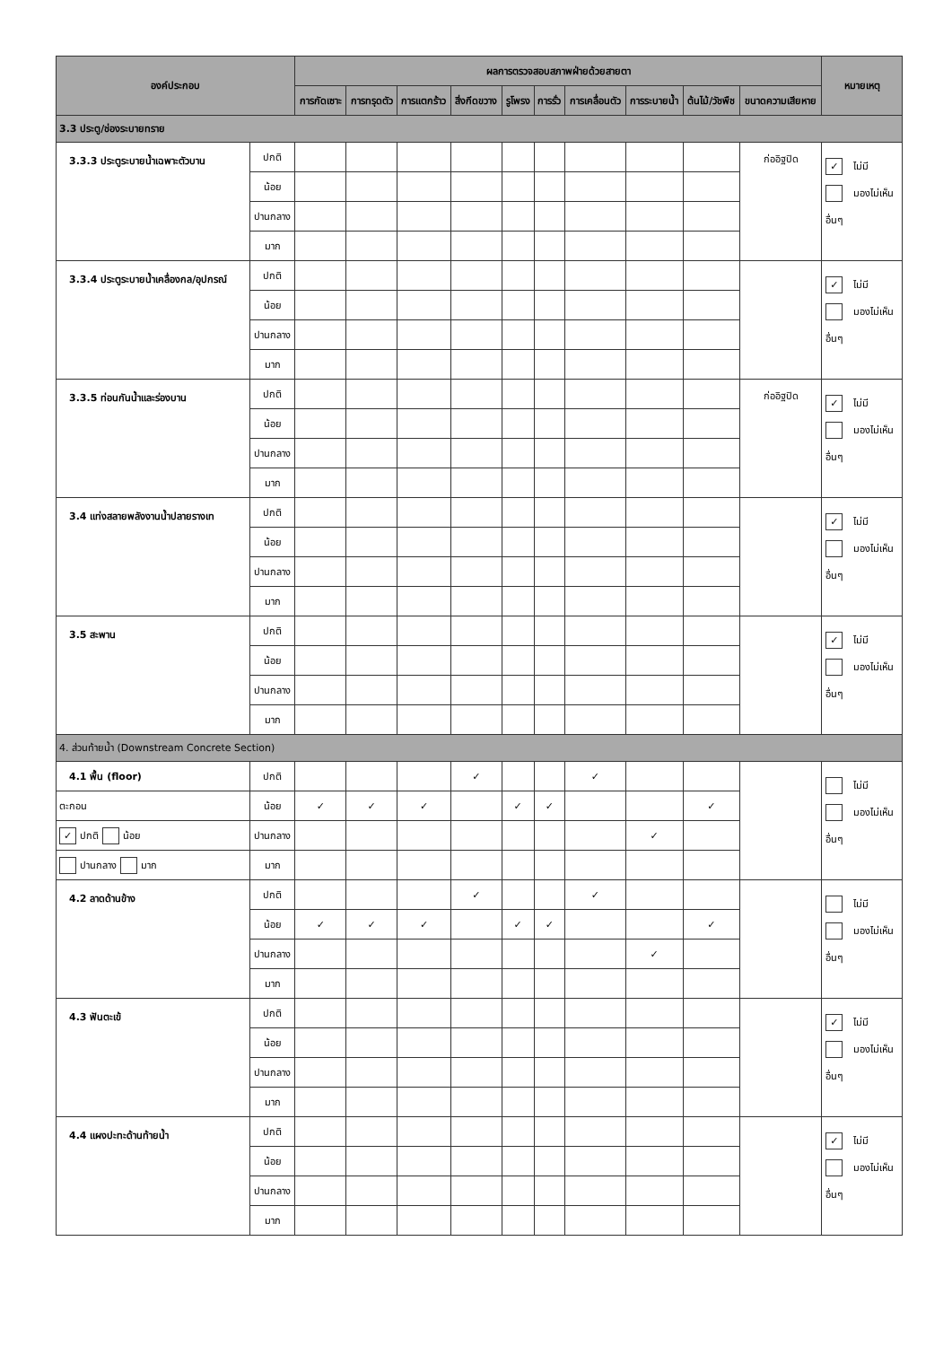| องค์ประกอบ | | ผลการตรวจสอบสภาพฝ่ายด้วยสายตา | | | | | | | | | | หมายเหตุ |
| --- | --- | --- | --- | --- | --- | --- | --- | --- | --- | --- | --- | --- |
| | | การกัดเซาะ | การทรุดตัว | การแตกร้าว | สิ่งกีดขวาง | รูโพรง | การรั่ว | การเคลื่อนตัว | การระบายน้ำ | ต้นไม้/วัชพืช | ขนาดความเสียหาย | |
| 3.3 ประตู/ช่องระบายทราย | | | | | | | | | | | | |
| 3.3.3 ประตูระบายน้ำเฉพาะตัวบาน | ปกติ | | | | | | | | | | ก่ออิฐปิด | ✓ ไม่มี มองไม่เห็น อื่นๆ |
| | น้อย | | | | | | | | | | | |
| | ปานกลาง | | | | | | | | | | | |
| | มาก | | | | | | | | | | | |
| 3.3.4 ประตูระบายน้ำเคลื่องกล/อุปกรณ์ | ปกติ | | | | | | | | | | | ✓ ไม่มี มองไม่เห็น อื่นๆ |
| | น้อย | | | | | | | | | | | |
| | ปานกลาง | | | | | | | | | | | |
| | มาก | | | | | | | | | | | |
| 3.3.5 ท่อนกันน้ำและร่องบาน | ปกติ | | | | | | | | | | ก่ออิฐปิด | ✓ ไม่มี มองไม่เห็น อื่นๆ |
| | น้อย | | | | | | | | | | | |
| | ปานกลาง | | | | | | | | | | | |
| | มาก | | | | | | | | | | | |
| 3.4 แท่งสลายพลังงานน้ำปลายรางเท | ปกติ | | | | | | | | | | | ✓ ไม่มี มองไม่เห็น อื่นๆ |
| | น้อย | | | | | | | | | | | |
| | ปานกลาง | | | | | | | | | | | |
| | มาก | | | | | | | | | | | |
| 3.5 สะพาน | ปกติ | | | | | | | | | | | ✓ ไม่มี มองไม่เห็น อื่นๆ |
| | น้อย | | | | | | | | | | | |
| | ปานกลาง | | | | | | | | | | | |
| | มาก | | | | | | | | | | | |
| 4. ส่วนท้ายน้ำ (Downstream Concrete Section) | | | | | | | | | | | | |
| 4.1 พื้น (floor) | ปกติ | | | | ✓ | | | ✓ | | | | ไม่มี มองไม่เห็น อื่นๆ |
| ตะกอน | น้อย | ✓ | ✓ | ✓ | | ✓ | ✓ | | | ✓ | | |
| ✓ ปกติ น้อย | ปานกลาง | | | | | | | | ✓ | | | |
| ปานกลาง มาก | มาก | | | | | | | | | | | |
| 4.2 ลาดด้านข้าง | ปกติ | | | | ✓ | | | ✓ | | | | ไม่มี มองไม่เห็น อื่นๆ |
| | น้อย | ✓ | ✓ | ✓ | | ✓ | ✓ | | | ✓ | | |
| | ปานกลาง | | | | | | | | ✓ | | | |
| | มาก | | | | | | | | | | | |
| 4.3 ฟันตะเข้ | ปกติ | | | | | | | | | | | ✓ ไม่มี มองไม่เห็น อื่นๆ |
| | น้อย | | | | | | | | | | | |
| | ปานกลาง | | | | | | | | | | | |
| | มาก | | | | | | | | | | | |
| 4.4 แผงปะทะด้านท้ายน้ำ | ปกติ | | | | | | | | | | | ✓ ไม่มี มองไม่เห็น อื่นๆ |
| | น้อย | | | | | | | | | | | |
| | ปานกลาง | | | | | | | | | | | |
| | มาก | | | | | | | | | | | |